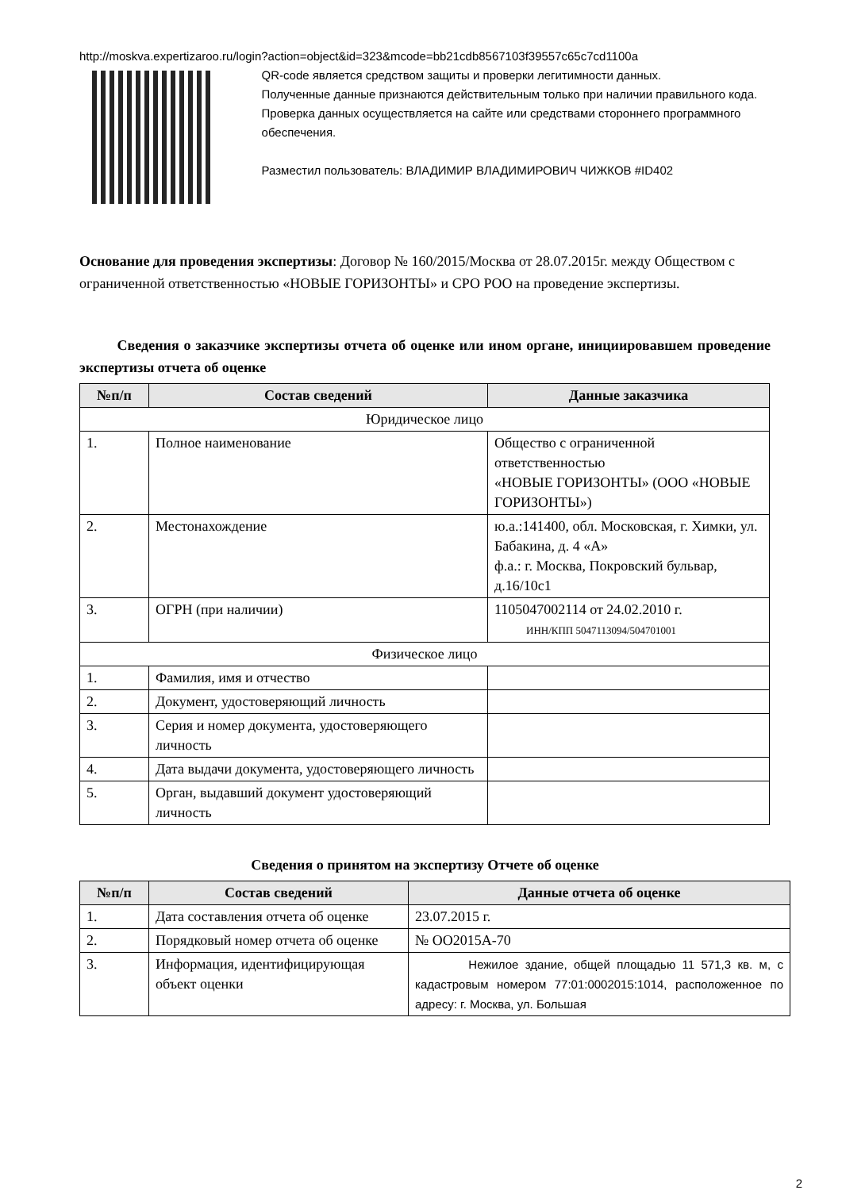http://moskva.expertizaroo.ru/login?action=object&id=323&mcode=bb21cdb8567103f39557c65c7cd1100a
QR-code является средством защиты и проверки легитимности данных.
Полученные данные признаются действительным только при наличии правильного кода.
Проверка данных осуществляется на сайте или средствами стороннего программного обеспечения.
Разместил пользователь: ВЛАДИМИР ВЛАДИМИРОВИЧ ЧИЖКОВ #ID402
Основание для проведения экспертизы: Договор № 160/2015/Москва от 28.07.2015г. между Обществом с ограниченной ответственностью «НОВЫЕ ГОРИЗОНТЫ» и СРО РОО на проведение экспертизы.
Сведения о заказчике экспертизы отчета об оценке или ином органе, инициировавшем проведение экспертизы отчета об оценке
| №п/п | Состав сведений | Данные заказчика |
| --- | --- | --- |
| Юридическое лицо | | |
| 1. | Полное наименование | Общество с ограниченной ответственностью «НОВЫЕ ГОРИЗОНТЫ» (ООО «НОВЫЕ ГОРИЗОНТЫ») |
| 2. | Местонахождение | ю.а.:141400, обл. Московская, г. Химки, ул. Бабакина, д. 4 «А» ф.а.: г. Москва, Покровский бульвар, д.16/10с1 |
| 3. | ОГРН (при наличии) | 1105047002114 от 24.02.2010 г. ИНН/КПП 5047113094/504701001 |
| Физическое лицо | | |
| 1. | Фамилия, имя и отчество | |
| 2. | Документ, удостоверяющий личность | |
| 3. | Серия и номер документа, удостоверяющего личность | |
| 4. | Дата выдачи документа, удостоверяющего личность | |
| 5. | Орган, выдавший документ удостоверяющий личность | |
Сведения о принятом на экспертизу Отчете об оценке
| №п/п | Состав сведений | Данные отчета об оценке |
| --- | --- | --- |
| 1. | Дата составления отчета об оценке | 23.07.2015 г. |
| 2. | Порядковый номер отчета об оценке | № ОО2015А-70 |
| 3. | Информация, идентифицирующая объект оценки | Нежилое здание, общей площадью 11 571,3 кв. м, с кадастровым номером 77:01:0002015:1014, расположенное по адресу: г. Москва, ул. Большая |
2